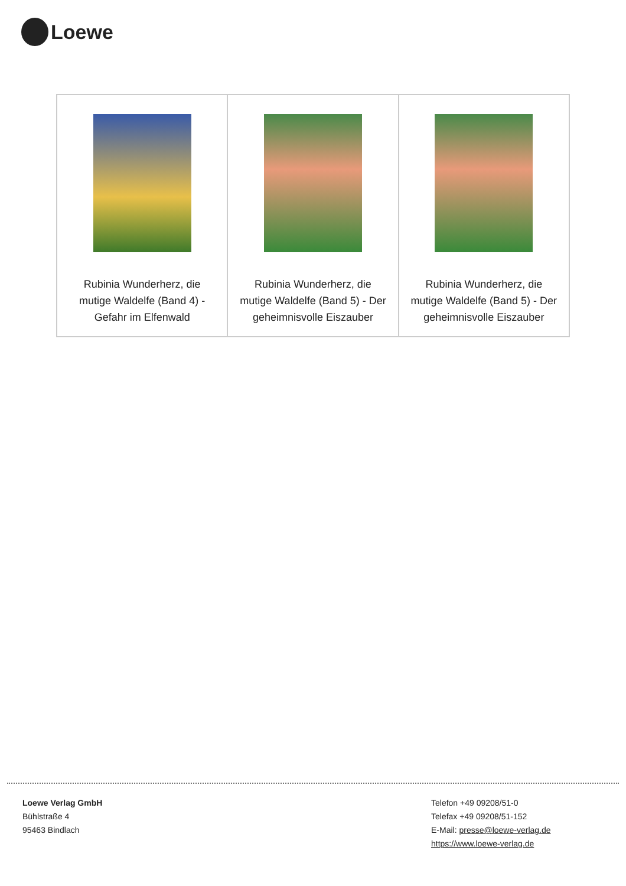Loewe
| Rubinia Wunderherz, die mutige Waldelfe (Band 4) - Gefahr im Elfenwald | Rubinia Wunderherz, die mutige Waldelfe (Band 5) - Der geheimnisvolle Eiszauber | Rubinia Wunderherz, die mutige Waldelfe (Band 5) - Der geheimnisvolle Eiszauber |
Loewe Verlag GmbH
Bühlstraße 4
95463 Bindlach
Telefon +49 09208/51-0
Telefax +49 09208/51-152
E-Mail: presse@loewe-verlag.de
https://www.loewe-verlag.de